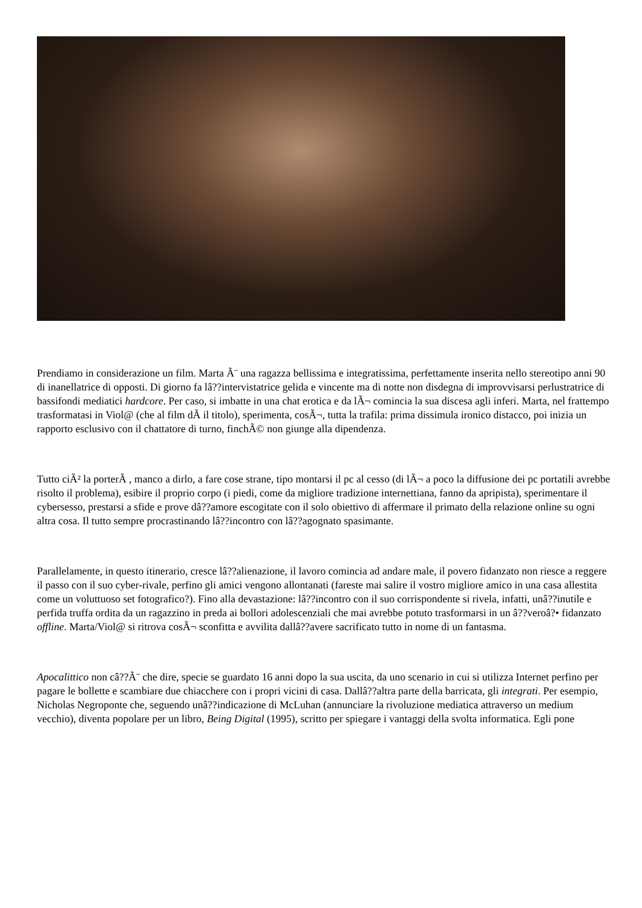Prendiamo in considerazione un film. Marta Ã¨ una ragazza bellissima e integratissima, perfettamente inserita nello stereotipo anni 90 di inanellatrice di opposti. Di giorno fa lâ??intervistatrice gelida e vincente ma di notte non disdegna di improvvisarsi perlustratrice di bassifondi mediatici hardcore. Per caso, si imbatte in una chat erotica e da lÃ¬ comincia la sua discesa agli inferi. Marta, nel frattempo trasformatasi in Viol@ (che al film dÃ il titolo), sperimenta, cosÃ¬, tutta la trafila: prima dissimula ironico distacco, poi inizia un rapporto esclusivo con il chattatore di turno, finchÃ© non giunge alla dipendenza.
Tutto ciÃ² la porterÃ , manco a dirlo, a fare cose strane, tipo montarsi il pc al cesso (di lÃ¬ a poco la diffusione dei pc portatili avrebbe risolto il problema), esibire il proprio corpo (i piedi, come da migliore tradizione internettiana, fanno da apripista), sperimentare il cybersesso, prestarsi a sfide e prove dâ??amore escogitate con il solo obiettivo di affermare il primato della relazione online su ogni altra cosa. Il tutto sempre procrastinando lâ??incontro con lâ??agognato spasimante.
Parallelamente, in questo itinerario, cresce lâ??alienazione, il lavoro comincia ad andare male, il povero fidanzato non riesce a reggere il passo con il suo cyber-rivale, perfino gli amici vengono allontanati (fareste mai salire il vostro migliore amico in una casa allestita come un voluttuoso set fotografico?). Fino alla devastazione: lâ??incontro con il suo corrispondente si rivela, infatti, unâ??inutile e perfida truffa ordita da un ragazzino in preda ai bollori adolescenziali che mai avrebbe potuto trasformarsi in un â??veroâ?• fidanzato offline. Marta/Viol@ si ritrova cosÃ¬ sconfitta e avvilita dallâ??avere sacrificato tutto in nome di un fantasma.
Apocalittico non câ??Ã¨ che dire, specie se guardato 16 anni dopo la sua uscita, da uno scenario in cui si utilizza Internet perfino per pagare le bollette e scambiare due chiacchere con i propri vicini di casa. Dallâ??altra parte della barricata, gli integrati. Per esempio, Nicholas Negroponte che, seguendo unâ??indicazione di McLuhan (annunciare la rivoluzione mediatica attraverso un medium vecchio), diventa popolare per un libro, Being Digital (1995), scritto per spiegare i vantaggi della svolta informatica. Egli pone